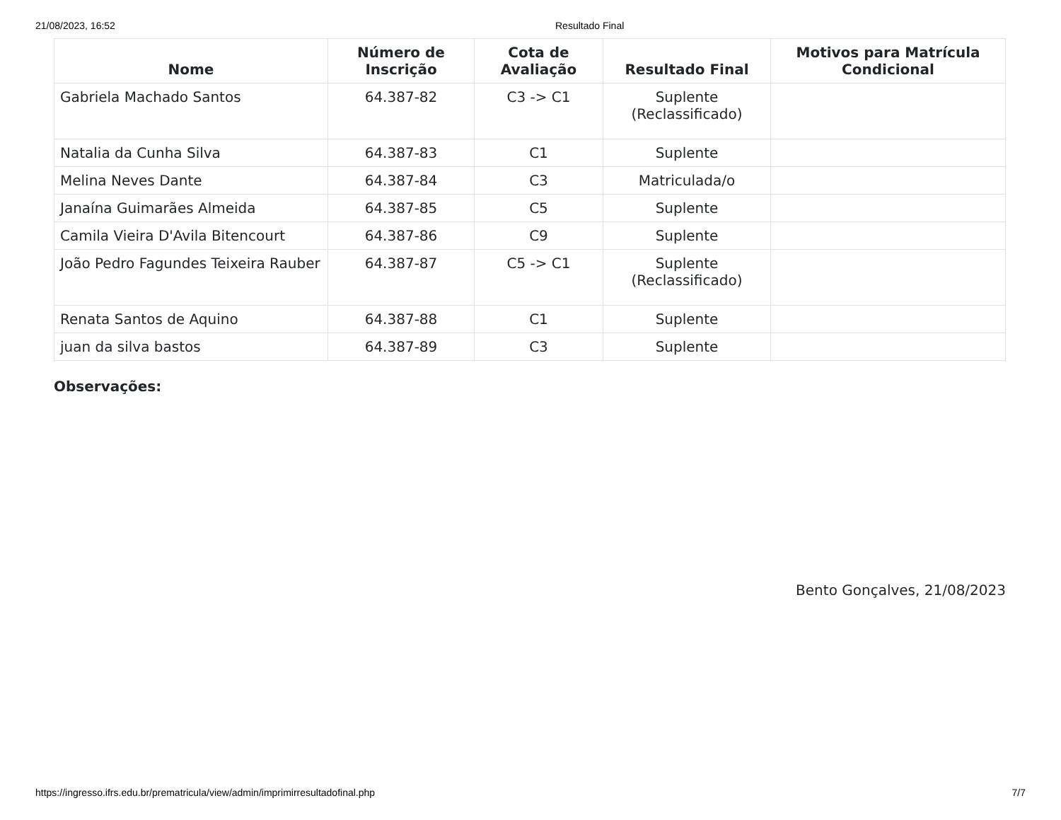21/08/2023, 16:52 Resultado Final
| Nome | Número de Inscrição | Cota de Avaliação | Resultado Final | Motivos para Matrícula Condicional |
| --- | --- | --- | --- | --- |
| Gabriela Machado Santos | 64.387-82 | C3 -> C1 | Suplente (Reclassificado) | |
| Natalia da Cunha Silva | 64.387-83 | C1 | Suplente | |
| Melina Neves Dante | 64.387-84 | C3 | Matriculada/o | |
| Janaína Guimarães Almeida | 64.387-85 | C5 | Suplente | |
| Camila Vieira D'Avila Bitencourt | 64.387-86 | C9 | Suplente | |
| João Pedro Fagundes Teixeira Rauber | 64.387-87 | C5 -> C1 | Suplente (Reclassificado) | |
| Renata Santos de Aquino | 64.387-88 | C1 | Suplente | |
| juan da silva bastos | 64.387-89 | C3 | Suplente | |
Observações:
Bento Gonçalves, 21/08/2023
https://ingresso.ifrs.edu.br/prematricula/view/admin/imprimirresultadofinal.php 7/7